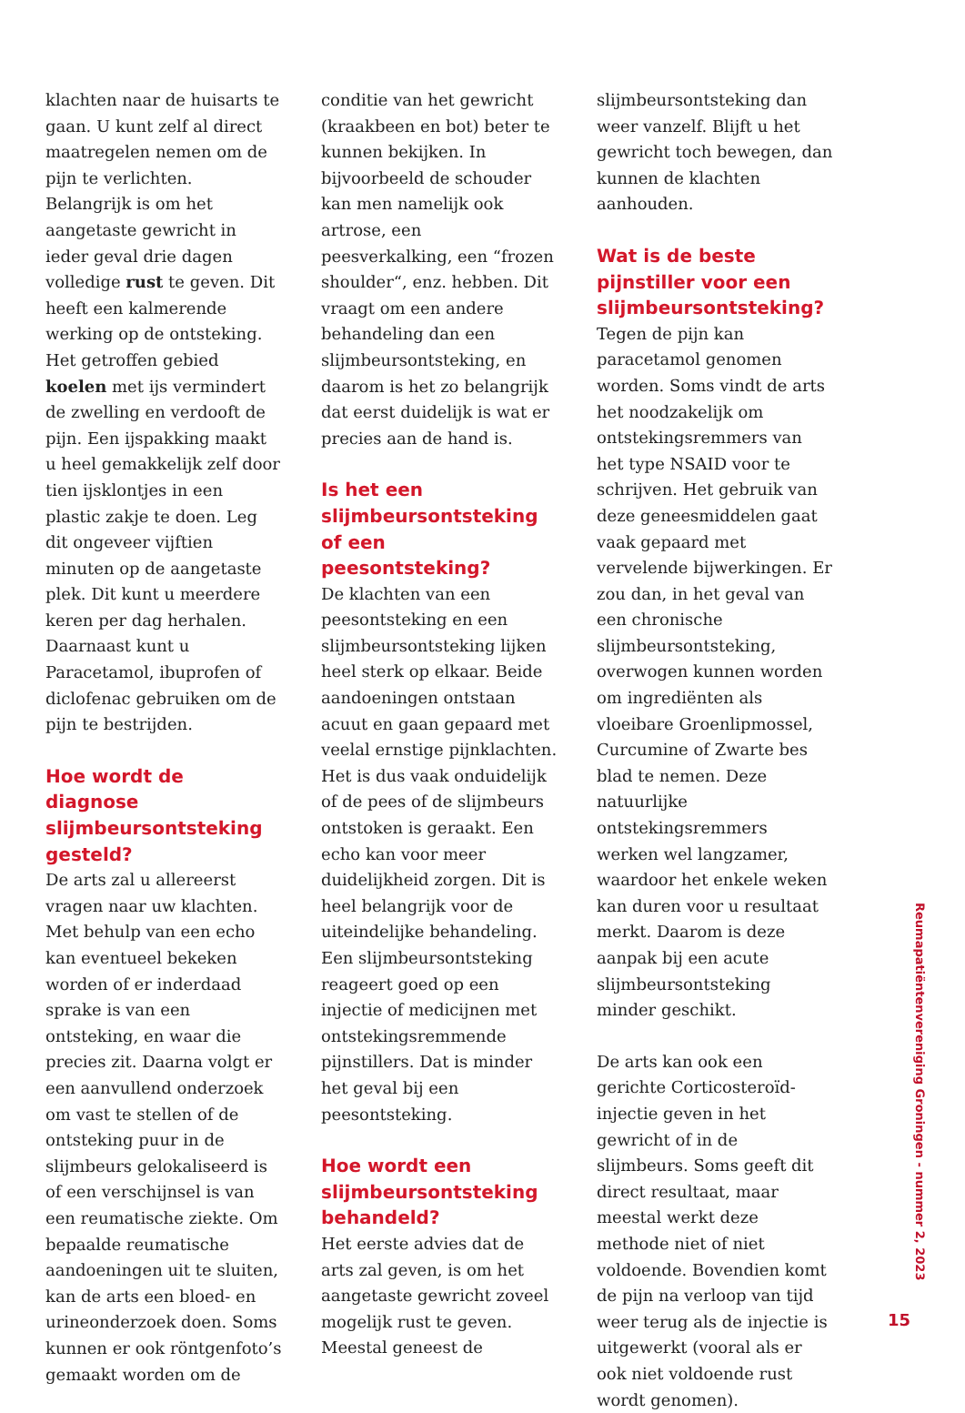klachten naar de huisarts te gaan. U kunt zelf al direct maatregelen nemen om de pijn te verlichten. Belangrijk is om het aangetaste gewricht in ieder geval drie dagen volledige rust te geven. Dit heeft een kalmerende werking op de ontsteking. Het getroffen gebied koelen met ijs vermindert de zwelling en verdooft de pijn. Een ijspakking maakt u heel gemakkelijk zelf door tien ijsklontjes in een plastic zakje te doen. Leg dit ongeveer vijftien minuten op de aangetaste plek. Dit kunt u meerdere keren per dag herhalen. Daarnaast kunt u Paracetamol, ibuprofen of diclofenac gebruiken om de pijn te bestrijden.
Hoe wordt de diagnose slijmbeursontsteking gesteld?
De arts zal u allereerst vragen naar uw klachten. Met behulp van een echo kan eventueel bekeken worden of er inderdaad sprake is van een ontsteking, en waar die precies zit. Daarna volgt er een aanvullend onderzoek om vast te stellen of de ontsteking puur in de slijmbeurs gelokaliseerd is of een verschijnsel is van een reumatische ziekte. Om bepaalde reumatische aandoeningen uit te sluiten, kan de arts een bloed- en urineonderzoek doen. Soms kunnen er ook röntgenfoto’s gemaakt worden om de
conditie van het gewricht (kraakbeen en bot) beter te kunnen bekijken. In bijvoorbeeld de schouder kan men namelijk ook artrose, een peesverkalking, een “frozen shoulder“, enz. hebben. Dit vraagt om een andere behandeling dan een slijmbeursontsteking, en daarom is het zo belangrijk dat eerst duidelijk is wat er precies aan de hand is.
Is het een slijmbeursontsteking of een peesontsteking?
De klachten van een peesontsteking en een slijmbeursontsteking lijken heel sterk op elkaar. Beide aandoeningen ontstaan acuut en gaan gepaard met veelal ernstige pijnklachten. Het is dus vaak onduidelijk of de pees of de slijmbeurs ontstoken is geraakt. Een echo kan voor meer duidelijkheid zorgen. Dit is heel belangrijk voor de uiteindelijke behandeling. Een slijmbeursontsteking reageert goed op een injectie of medicijnen met ontstekingsremmende pijnstillers. Dat is minder het geval bij een peesontsteking.
Hoe wordt een slijmbeursontsteking behandeld?
Het eerste advies dat de arts zal geven, is om het aangetaste gewricht zoveel mogelijk rust te geven. Meestal geneest de
slijmbeursontsteking dan weer vanzelf. Blijft u het gewricht toch bewegen, dan kunnen de klachten aanhouden.
Wat is de beste pijnstiller voor een slijmbeursontsteking?
Tegen de pijn kan paracetamol genomen worden. Soms vindt de arts het noodzakelijk om ontstekingsremmers van het type NSAID voor te schrijven. Het gebruik van deze geneesmiddelen gaat vaak gepaard met vervelende bijwerkingen. Er zou dan, in het geval van een chronische slijmbeursontsteking, overwogen kunnen worden om ingrediënten als vloeibare Groenlipmossel, Curcumine of Zwarte bes blad te nemen. Deze natuurlijke ontstekingsremmers werken wel langzamer, waardoor het enkele weken kan duren voor u resultaat merkt. Daarom is deze aanpak bij een acute slijmbeursontsteking minder geschikt.
De arts kan ook een gerichte Corticosteroïd-injectie geven in het gewricht of in de slijmbeurs. Soms geeft dit direct resultaat, maar meestal werkt deze methode niet of niet voldoende. Bovendien komt de pijn na verloop van tijd weer terug als de injectie is uitgewerkt (vooral als er ook niet voldoende rust wordt genomen).
Reumapatiëntenvereniging Groningen - nummer 2, 2023
15